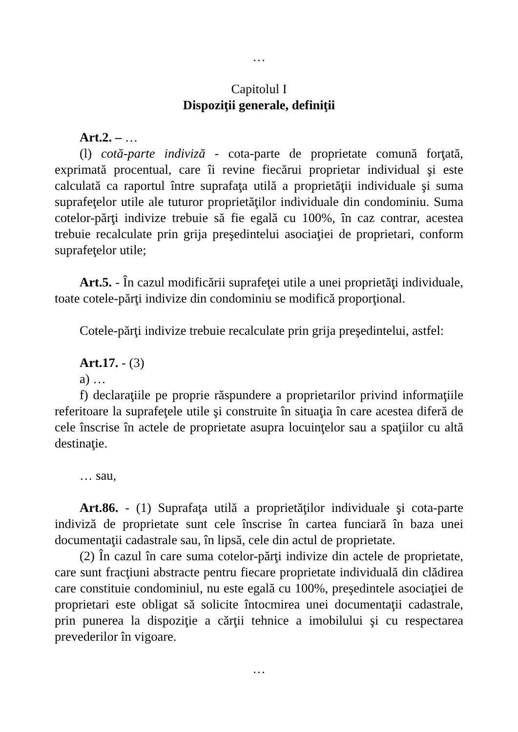…
Capitolul I
Dispoziţii generale, definiţii
Art.2. – …
(l) cotă-parte indiviză - cota-parte de proprietate comună forţată, exprimată procentual, care îi revine fiecărui proprietar individual şi este calculată ca raportul între suprafaţa utilă a proprietăţii individuale şi suma suprafeţelor utile ale tuturor proprietăţilor individuale din condominiu. Suma cotelor-părţi indivize trebuie să fie egală cu 100%, în caz contrar, acestea trebuie recalculate prin grija preşedintelui asociaţiei de proprietari, conform suprafeţelor utile;
Art.5. - În cazul modificării suprafeţei utile a unei proprietăţi individuale, toate cotele-părţi indivize din condominiu se modifică proporţional.
Cotele-părţi indivize trebuie recalculate prin grija preşedintelui, astfel:
Art.17. - (3)
a) …
f) declaraţiile pe proprie răspundere a proprietarilor privind informaţiile referitoare la suprafeţele utile şi construite în situaţia în care acestea diferă de cele înscrise în actele de proprietate asupra locuinţelor sau a spaţiilor cu altă destinaţie.
… sau,
Art.86. - (1) Suprafaţa utilă a proprietăţilor individuale şi cota-parte indiviză de proprietate sunt cele înscrise în cartea funciară în baza unei documentaţii cadastrale sau, în lipsă, cele din actul de proprietate.
(2) În cazul în care suma cotelor-părţi indivize din actele de proprietate, care sunt fracţiuni abstracte pentru fiecare proprietate individuală din clădirea care constituie condominiul, nu este egală cu 100%, preşedintele asociaţiei de proprietari este obligat să solicite întocmirea unei documentaţii cadastrale, prin punerea la dispoziţie a cărţii tehnice a imobilului şi cu respectarea prevederilor în vigoare.
…